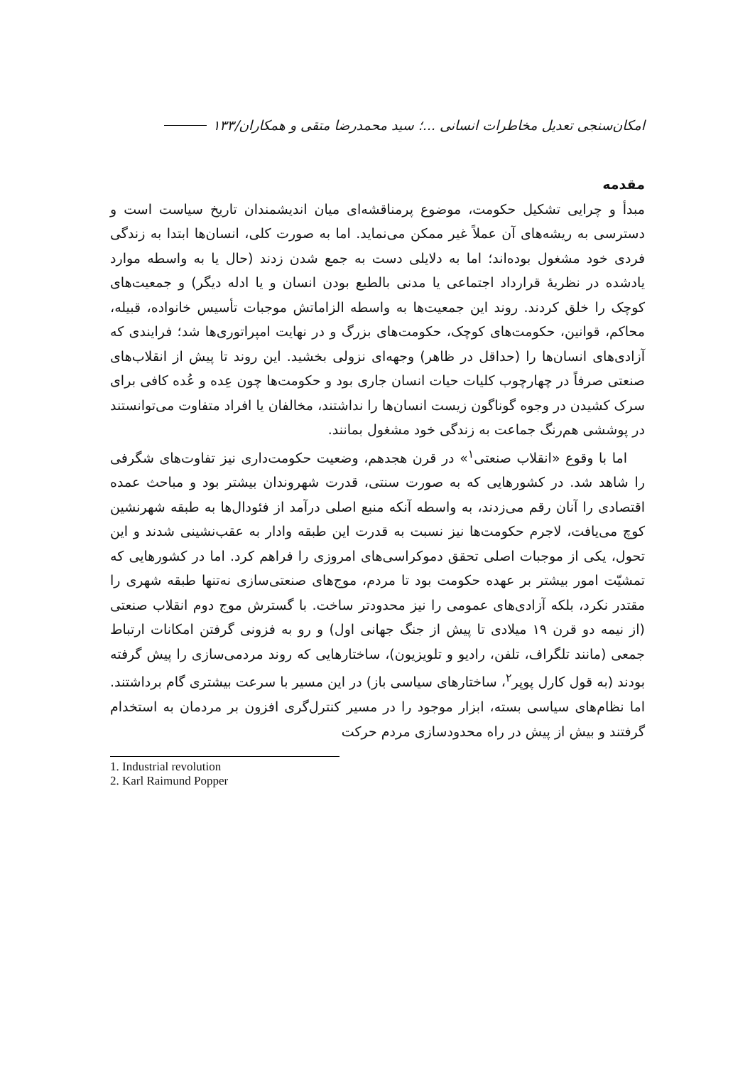امکان‌سنجی تعدیل مخاطرات انسانی ...؛ سید محمدرضا متقی و همکاران/۱۳۳
مقدمه
مبدأ و چرایی تشکیل حکومت، موضوع پرمناقشه‌ای میان اندیشمندان تاریخ سیاست است و دسترسی به ریشه‌های آن عملاً غیر ممکن می‌نماید. اما به صورت کلی، انسان‌ها ابتدا به زندگی فردی خود مشغول بوده‌اند؛ اما به دلایلی دست به جمع شدن زدند (حال یا به واسطه موارد یادشده در نظریهٔ قرارداد اجتماعی یا مدنی بالطبع بودن انسان و یا ادله دیگر) و جمعیت‌های کوچک را خلق کردند. روند این جمعیت‌ها به واسطه الزاماتش موجبات تأسیس خانواده، قبیله، محاکم، قوانین، حکومت‌های کوچک، حکومت‌های بزرگ و در نهایت امپراتوری‌ها شد؛ فرایندی که آزادی‌های انسان‌ها را (حداقل در ظاهر) وجهه‌ای نزولی بخشید. این روند تا پیش از انقلاب‌های صنعتی صرفاً در چهارچوب کلیات حیات انسان جاری بود و حکومت‌ها چون عِده و عُده کافی برای سرک کشیدن در وجوه گوناگون زیست انسان‌ها را نداشتند، مخالفان یا افراد متفاوت می‌توانستند در پوششی هم‌رنگ جماعت به زندگی خود مشغول بمانند.
اما با وقوع «انقلاب صنعتی<sup>۱</sup>» در قرن هجدهم، وضعیت حکومت‌داری نیز تفاوت‌های شگرفی را شاهد شد. در کشورهایی که به صورت سنتی، قدرت شهروندان بیشتر بود و مباحث عمده اقتصادی را آنان رقم می‌زدند، به واسطه آنکه منبع اصلی درآمد از فئودال‌ها به طبقه شهرنشین کوچ می‌یافت، لاجرم حکومت‌ها نیز نسبت به قدرت این طبقه وادار به عقب‌نشینی شدند و این تحول، یکی از موجبات اصلی تحقق دموکراسی‌های امروزی را فراهم کرد. اما در کشورهایی که تمشیّت امور بیشتر بر عهده حکومت بود تا مردم، موج‌های صنعتی‌سازی نه‌تنها طبقه شهری را مقتدر نکرد، بلکه آزادی‌های عمومی را نیز محدودتر ساخت. با گسترش موج دوم انقلاب صنعتی (از نیمه دو قرن ۱۹ میلادی تا پیش از جنگ جهانی اول) و رو به فزونی گرفتن امکانات ارتباط جمعی (مانند تلگراف، تلفن، رادیو و تلویزیون)، ساختارهایی که روند مردمی‌سازی را پیش گرفته بودند (به قول کارل پوپر<sup>۲</sup>، ساختارهای سیاسی باز) در این مسیر با سرعت بیشتری گام برداشتند. اما نظام‌های سیاسی بسته، ابزار موجود را در مسیر کنترل‌گری افزون بر مردمان به استخدام گرفتند و بیش از پیش در راه محدودسازی مردم حرکت
1. Industrial revolution
2. Karl Raimund Popper